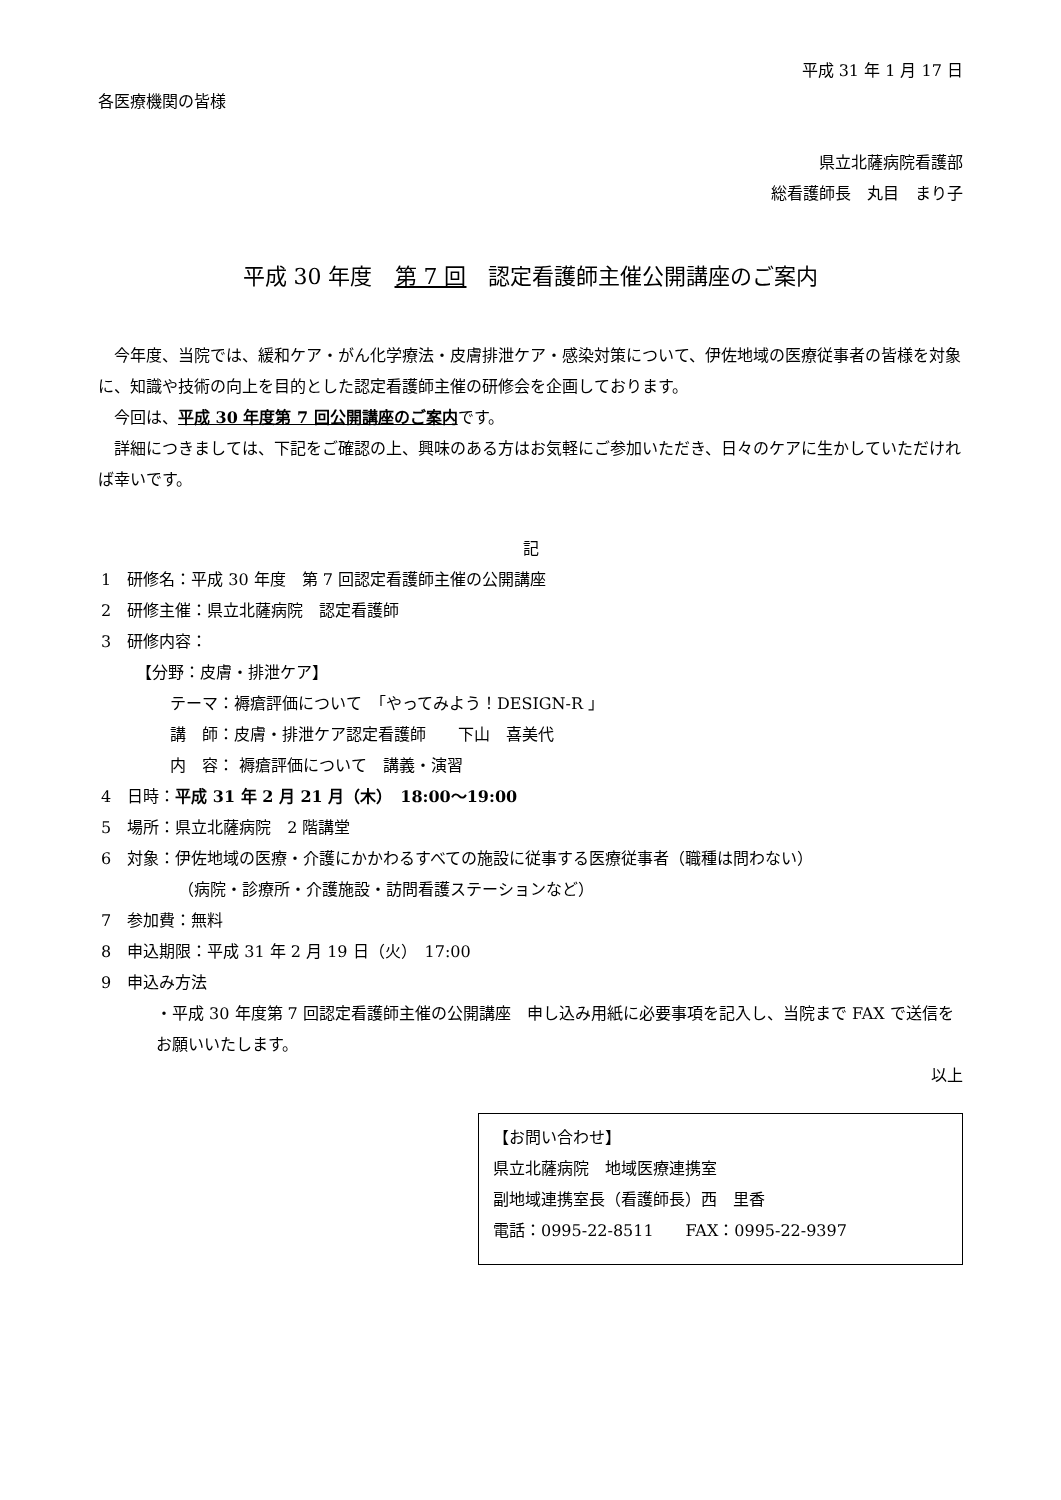平成 31 年 1 月 17 日
各医療機関の皆様
県立北薩病院看護部
総看護師長　丸目　まり子
平成 30 年度　第 7 回　認定看護師主催公開講座のご案内
今年度、当院では、緩和ケア・がん化学療法・皮膚排泄ケア・感染対策について、伊佐地域の医療従事者の皆様を対象に、知識や技術の向上を目的とした認定看護師主催の研修会を企画しております。
今回は、平成 30 年度第 7 回公開講座のご案内です。
詳細につきましては、下記をご確認の上、興味のある方はお気軽にご参加いただき、日々のケアに生かしていただければ幸いです。
記
1　研修名：平成 30 年度　第 7 回認定看護師主催の公開講座
2　研修主催：県立北薩病院　認定看護師
3　研修内容：
【分野：皮膚・排泄ケア】
テーマ：褥瘡評価について　「やってみよう！DESIGN-R 」
講　師：皮膚・排泄ケア認定看護師　　下山　喜美代
内　容： 褥瘡評価について　講義・演習
4　日時：平成 31 年 2 月 21 月（木）　18:00～19:00
5　場所：県立北薩病院　2 階講堂
6　対象：伊佐地域の医療・介護にかかわるすべての施設に従事する医療従事者（職種は問わない）
（病院・診療所・介護施設・訪問看護ステーションなど）
7　参加費：無料
8　申込期限：平成 31 年 2 月 19 日（火）　17:00
9　申込み方法
・平成 30 年度第 7 回認定看護師主催の公開講座　申し込み用紙に必要事項を記入し、当院まで FAX で送信をお願いいたします。
以上
【お問い合わせ】
県立北薩病院　地域医療連携室
副地域連携室長（看護師長）西　里香
電話：0995-22-8511　　FAX：0995-22-9397